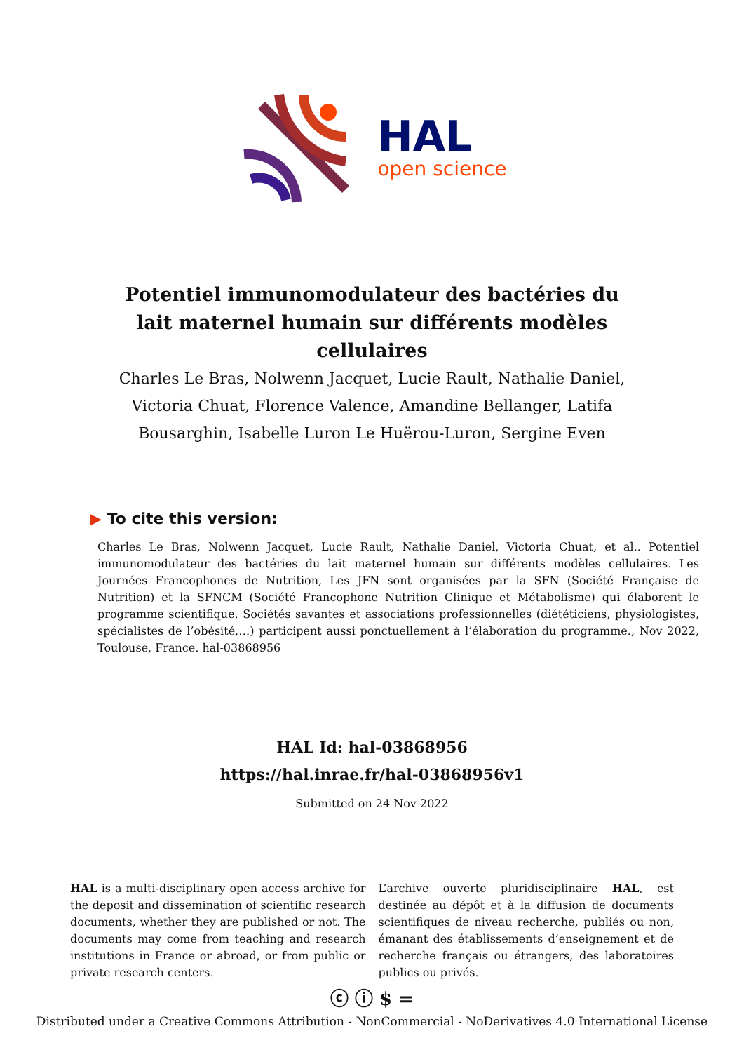HAL
open science
Potentiel immunomodulateur des bactéries du lait maternel humain sur différents modèles cellulaires
Charles Le Bras, Nolwenn Jacquet, Lucie Rault, Nathalie Daniel, Victoria Chuat, Florence Valence, Amandine Bellanger, Latifa Bousarghin, Isabelle Luron Le Huërou-Luron, Sergine Even
▶ To cite this version:
Charles Le Bras, Nolwenn Jacquet, Lucie Rault, Nathalie Daniel, Victoria Chuat, et al.. Potentiel immunomodulateur des bactéries du lait maternel humain sur différents modèles cellulaires. Les Journées Francophones de Nutrition, Les JFN sont organisées par la SFN (Société Française de Nutrition) et la SFNCM (Société Francophone Nutrition Clinique et Métabolisme) qui élaborent le programme scientifique. Sociétés savantes et associations professionnelles (diététiciens, physiologistes, spécialistes de l’obésité,…) participent aussi ponctuellement à l’élaboration du programme., Nov 2022, Toulouse, France. hal-03868956
HAL Id: hal-03868956
https://hal.inrae.fr/hal-03868956v1
Submitted on 24 Nov 2022
HAL is a multi-disciplinary open access archive for the deposit and dissemination of scientific research documents, whether they are published or not. The documents may come from teaching and research institutions in France or abroad, or from public or private research centers.
L’archive ouverte pluridisciplinaire HAL, est destinée au dépôt et à la diffusion de documents scientifiques de niveau recherche, publiés ou non, émanant des établissements d’enseignement et de recherche français ou étrangers, des laboratoires publics ou privés.
ⓒ ⓘ $ =
Distributed under a Creative Commons Attribution - NonCommercial - NoDerivatives 4.0 International License